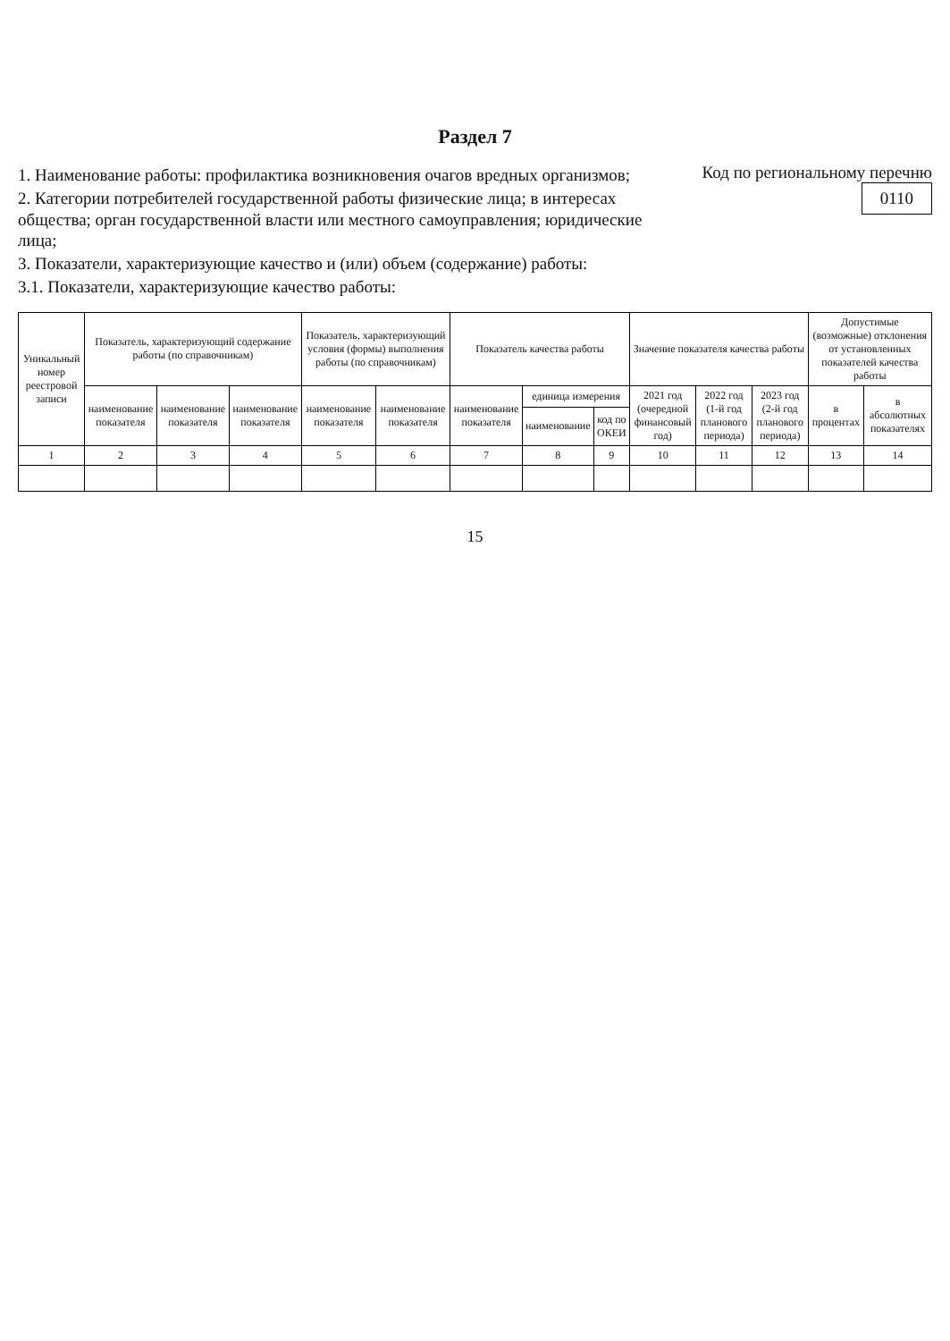Раздел 7
1. Наименование работы: профилактика возникновения очагов вредных организмов;
2. Категории потребителей государственной работы физические лица; в интересах общества; орган государственной власти или местного самоуправления; юридические лица;
3. Показатели, характеризующие качество и (или) объем (содержание) работы:
3.1. Показатели, характеризующие качество работы:
Код по региональному перечню 0110
| Уникальный номер реестровой записи | Показатель, характеризующий содержание работы (по справочникам) | | | Показатель, характеризующий условия (формы) выполнения работы (по справочникам) | | Показатель качества работы | | | Значение показателя качества работы | | | Допустимые (возможные) отклонения от установленных показателей качества работы | |
| --- | --- | --- | --- | --- | --- | --- | --- | --- | --- | --- | --- | --- | --- |
| | наименование показателя | наименование показателя | наименование показателя | наименование показателя | наименование показателя | наименование показателя | единица измерения | | 2021 год (очередной финансовый год) | 2022 год (1-й год планового периода) | 2023 год (2-й год планового периода) | в процентах | в абсолютных показателях |
| | | | | | | | наименование | код по ОКЕИ | | | | | |
| 1 | 2 | 3 | 4 | 5 | 6 | 7 | 8 | 9 | 10 | 11 | 12 | 13 | 14 |
15